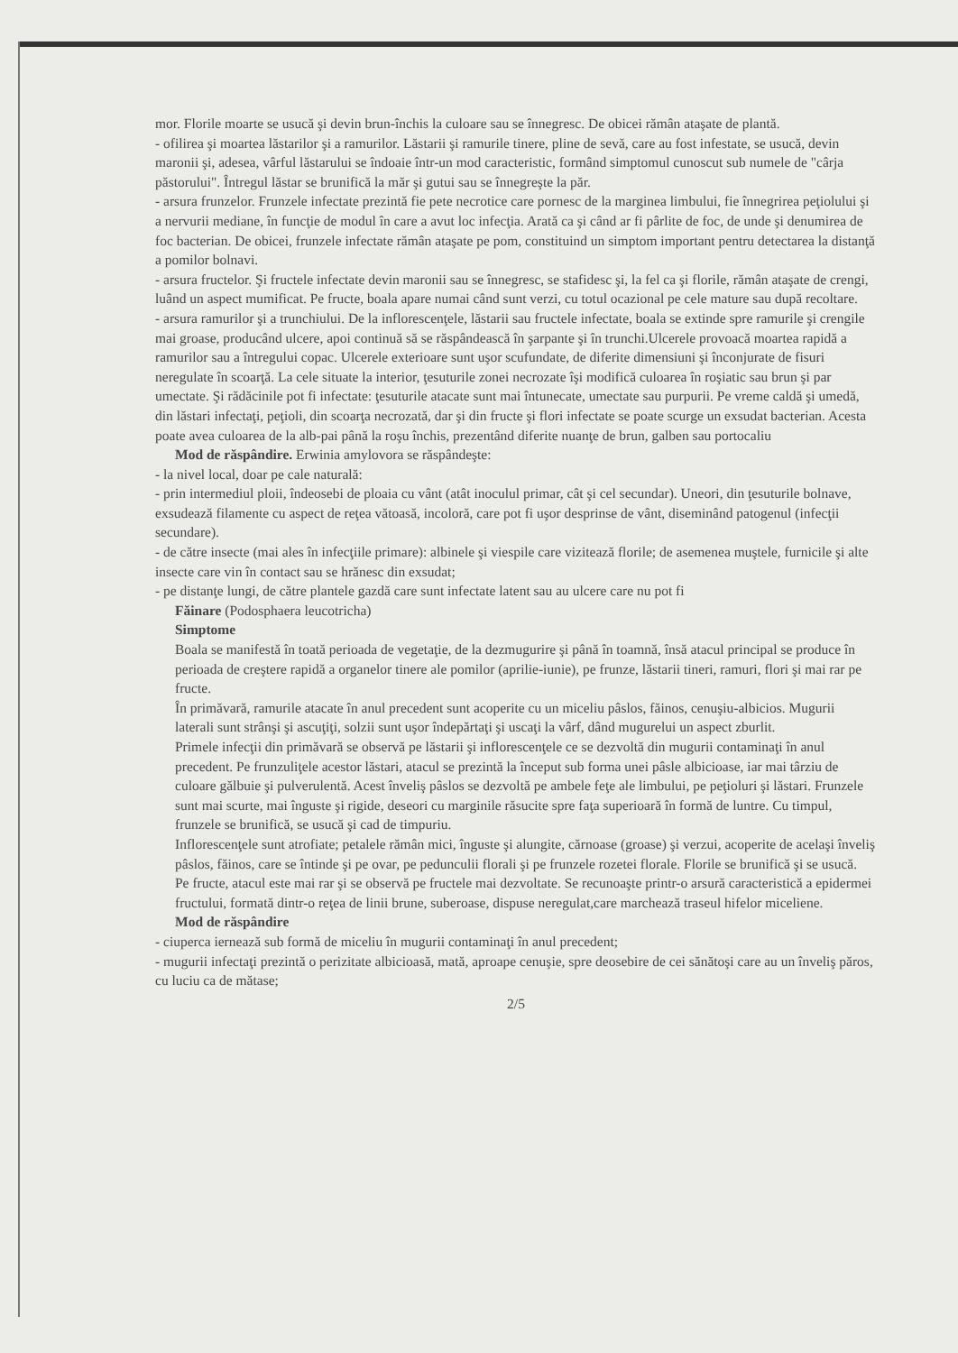mor. Florile moarte se usucă şi devin brun-închis la culoare sau se înnegresc. De obicei rămân ataşate de plantă.
- ofilirea şi moartea lăstarilor şi a ramurilor. Lăstarii şi ramurile tinere, pline de sevă, care au fost infestate, se usucă, devin maronii şi, adesea, vârful lăstarului se îndoaie într-un mod caracteristic, formând simptomul cunoscut sub numele de "cârja păstorului". Întregul lăstar se brunifică la măr şi gutui sau se înnegreşte la păr.
- arsura frunzelor. Frunzele infectate prezintă fie pete necrotice care pornesc de la marginea limbului, fie înnegrirea peţiolului şi a nervurii mediane, în funcţie de modul în care a avut loc infecţia. Arată ca şi când ar fi pârlite de foc, de unde şi denumirea de foc bacterian. De obicei, frunzele infectate rămân ataşate pe pom, constituind un simptom important pentru detectarea la distanţă a pomilor bolnavi.
- arsura fructelor. Şi fructele infectate devin maronii sau se înnegresc, se stafidesc şi, la fel ca şi florile, rămân ataşate de crengi, luând un aspect mumificat. Pe fructe, boala apare numai când sunt verzi, cu totul ocazional pe cele mature sau după recoltare.
- arsura ramurilor şi a trunchiului. De la inflorescenţele, lăstarii sau fructele infectate, boala se extinde spre ramurile şi crengile mai groase, producând ulcere, apoi continuă să se răspândească în şarpante şi în trunchi.Ulcerele provoacă moartea rapidă a ramurilor sau a întregului copac. Ulcerele exterioare sunt uşor scufundate, de diferite dimensiuni şi înconjurate de fisuri neregulate în scoarţă. La cele situate la interior, ţesuturile zonei necrozate îşi modifică culoarea în roşiatic sau brun şi par umectate. Şi rădăcinile pot fi infectate: ţesuturile atacate sunt mai întunecate, umectate sau purpurii. Pe vreme caldă şi umedă, din lăstari infectaţi, peţioli, din scoarţa necrozată, dar şi din fructe şi flori infectate se poate scurge un exsudat bacterian. Acesta poate avea culoarea de la alb-pai până la roşu închis, prezentând diferite nuanţe de brun, galben sau portocaliu
Mod de răspândire. Erwinia amylovora se răspândeşte:
- la nivel local, doar pe cale naturală:
- prin intermediul ploii, îndeosebi de ploaia cu vânt (atât inoculul primar, cât şi cel secundar). Uneori, din ţesuturile bolnave, exsudează filamente cu aspect de reţea vătoasă, incoloră, care pot fi uşor desprinse de vânt, diseminând patogenul (infecţii secundare).
- de către insecte (mai ales în infecţiile primare): albinele şi viespile care vizitează florile; de asemenea muştele, furnicile şi alte insecte care vin în contact sau se hrănesc din exsudat;
- pe distanţe lungi, de către plantele gazdă care sunt infectate latent sau au ulcere care nu pot fi
Făinare (Podosphaera leucotricha)
Simptome
Boala se manifestă în toată perioada de vegetaţie, de la dezmugurire şi până în toamnă, însă atacul principal se produce în perioada de creştere rapidă a organelor tinere ale pomilor (aprilie-iunie), pe frunze, lăstarii tineri, ramuri, flori şi mai rar pe fructe.
În primăvară, ramurile atacate în anul precedent sunt acoperite cu un miceliu pâslos, făinos, cenuşiu-albicios. Mugurii laterali sunt strânşi şi ascuţiţi, solzii sunt uşor îndepărtaţi şi uscaţi la vârf, dând mugurelui un aspect zburlit.
Primele infecţii din primăvară se observă pe lăstarii şi inflorescenţele ce se dezvoltă din mugurii contaminaţi în anul precedent. Pe frunzuliţele acestor lăstari, atacul se prezintă la început sub forma unei pâsle albicioase, iar mai târziu de culoare gălbuie şi pulverulentă. Acest înveliş pâslos se dezvoltă pe ambele feţe ale limbului, pe peţioluri şi lăstari. Frunzele sunt mai scurte, mai înguste şi rigide, deseori cu marginile răsucite spre faţa superioară în formă de luntre. Cu timpul, frunzele se brunifică, se usucă şi cad de timpuriu.
Inflorescenţele sunt atrofiate; petalele rămân mici, înguste şi alungite, cărnoase (groase) şi verzui, acoperite de acelaşi înveliş pâslos, făinos, care se întinde şi pe ovar, pe pedunculii florali şi pe frunzele rozetei florale. Florile se brunifică şi se usucă.
Pe fructe, atacul este mai rar şi se observă pe fructele mai dezvoltate. Se recunoaşte printr-o arsură caracteristică a epidermei fructului, formată dintr-o reţea de linii brune, suberoase, dispuse neregulat,care marchează traseul hifelor miceliene.
Mod de răspândire
- ciuperca iernează sub formă de miceliu în mugurii contaminaţi în anul precedent;
- mugurii infectaţi prezintă o perizitate albicioasă, mată, aproape cenuşie, spre deosebire de cei sănătoşi care au un înveliş păros, cu luciu ca de mătase;
2/5